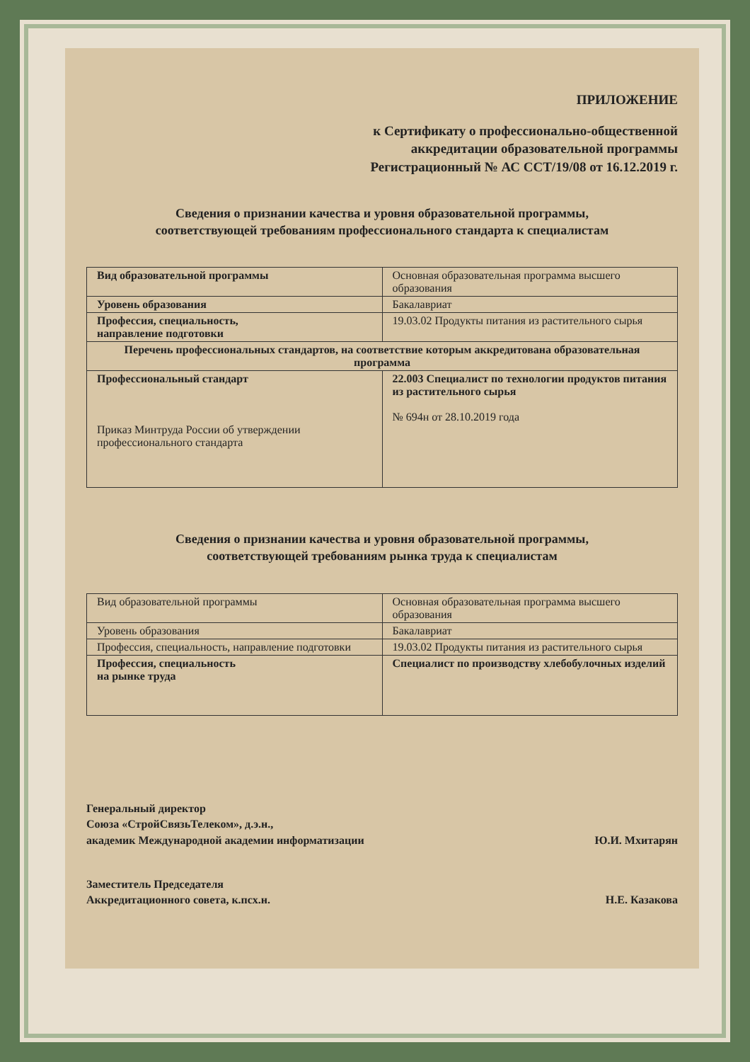ПРИЛОЖЕНИЕ
к Сертификату о профессионально-общественной
аккредитации образовательной программы
Регистрационный № АС ССТ/19/08 от 16.12.2019 г.
Сведения о признании качества и уровня образовательной программы,
соответствующей требованиям профессионального стандарта к специалистам
| Вид образовательной программы | Основная образовательная программа высшего образования |
| Уровень образования | Бакалавриат |
| Профессия, специальность, направление подготовки | 19.03.02 Продукты питания из растительного сырья |
| Перечень профессиональных стандартов, на соответствие которым аккредитована образовательная программа | |
| Профессиональный стандарт Приказ Минтруда России об утверждении профессионального стандарта | 22.003 Специалист по технологии продуктов питания из растительного сырья № 694н от 28.10.2019 года |
Сведения о признании качества и уровня образовательной программы,
соответствующей требованиям рынка труда к специалистам
| Вид образовательной программы | Основная образовательная программа высшего образования |
| Уровень образования | Бакалавриат |
| Профессия, специальность, направление подготовки | 19.03.02 Продукты питания из растительного сырья |
| Профессия, специальность на рынке труда | Специалист по производству хлебобулочных изделий |
Генеральный директор
Союза «СтройСвязьТелеком», д.э.н.,
академик Международной академии информатизации
Ю.И. Мхитарян
Заместитель Председателя
Аккредитационного совета, к.псх.н.
Н.Е. Казакова